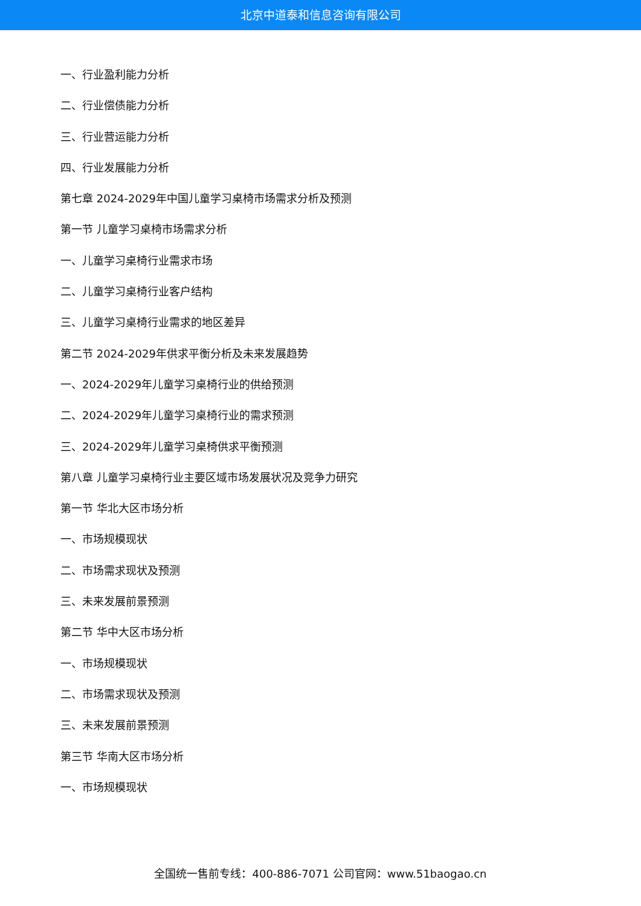北京中道泰和信息咨询有限公司
一、行业盈利能力分析
二、行业偿债能力分析
三、行业营运能力分析
四、行业发展能力分析
第七章 2024-2029年中国儿童学习桌椅市场需求分析及预测
第一节 儿童学习桌椅市场需求分析
一、儿童学习桌椅行业需求市场
二、儿童学习桌椅行业客户结构
三、儿童学习桌椅行业需求的地区差异
第二节 2024-2029年供求平衡分析及未来发展趋势
一、2024-2029年儿童学习桌椅行业的供给预测
二、2024-2029年儿童学习桌椅行业的需求预测
三、2024-2029年儿童学习桌椅供求平衡预测
第八章 儿童学习桌椅行业主要区域市场发展状况及竞争力研究
第一节 华北大区市场分析
一、市场规模现状
二、市场需求现状及预测
三、未来发展前景预测
第二节 华中大区市场分析
一、市场规模现状
二、市场需求现状及预测
三、未来发展前景预测
第三节 华南大区市场分析
一、市场规模现状
全国统一售前专线：400-886-7071 公司官网：www.51baogao.cn